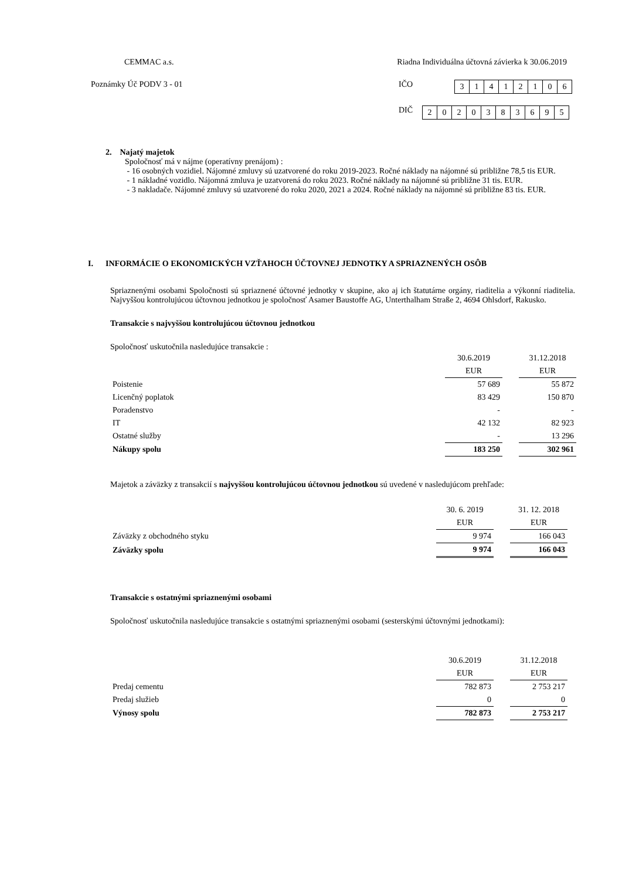CEMMAC a.s. Riadna Individuálna účtovná závierka k 30.06.2019
Poznámky Úč PODV 3 - 01 IČO
| 3 | 1 | 4 | 1 | 2 | 1 | 0 | 6 |
DIČ
| 2 | 0 | 2 | 0 | 3 | 8 | 3 | 6 | 9 | 5 |
2. Najatý majetok
Spoločnosť má v nájme (operatívny prenájom) :
- 16 osobných vozidiel. Nájomné zmluvy sú uzatvorené do roku 2019-2023. Ročné náklady na nájomné sú približne 78,5 tis EUR.
- 1 nákladné vozidlo. Nájomná zmluva je uzatvorená do roku 2023. Ročné náklady na nájomné sú približne 31 tis. EUR.
- 3 nakladače. Nájomné zmluvy sú uzatvorené do roku 2020, 2021 a 2024. Ročné náklady na nájomné sú približne 83 tis. EUR.
I. INFORMÁCIE O EKONOMICKÝCH VZŤAHOCH ÚČTOVNEJ JEDNOTKY A SPRIAZNENÝCH OSÔB
Spriaznenými osobami Spoločnosti sú spriaznené účtovné jednotky v skupine, ako aj ich štatutárne orgány, riaditelia a výkonní riaditelia. Najvyššou kontrolujúcou účtovnou jednotkou je spoločnosť Asamer Baustoffe AG, Unterthalham Straße 2, 4694 Ohlsdorf, Rakusko.
Transakcie s najvyššou kontrolujúcou účtovnou jednotkou
Spoločnosť uskutočnila nasledujúce transakcie :
| | 30.6.2019 | | 31.12.2018 |
| | EUR | | EUR |
| Poistenie | 57 689 | | 55 872 |
| Licenčný poplatok | 83 429 | | 150 870 |
| Poradenstvo | - | | - |
| IT | 42 132 | | 82 923 |
| Ostatné služby | - | | 13 296 |
| Nákupy spolu | 183 250 | | 302 961 |
Majetok a záväzky z transakcií s najvyššou kontrolujúcou účtovnou jednotkou sú uvedené v nasledujúcom prehľade:
| | 30. 6. 2019 | | 31. 12. 2018 |
| | EUR | | EUR |
| Záväzky z obchodného styku | 9 974 | | 166 043 |
| Záväzky spolu | 9 974 | | 166 043 |
Transakcie s ostatnými spriaznenými osobami
Spoločnosť uskutočnila nasledujúce transakcie s ostatnými spriaznenými osobami (sesterskými účtovnými jednotkami):
| | 30.6.2019 | | 31.12.2018 |
| | EUR | | EUR |
| Predaj cementu | 782 873 | | 2 753 217 |
| Predaj služieb | 0 | | 0 |
| Výnosy spolu | 782 873 | | 2 753 217 |